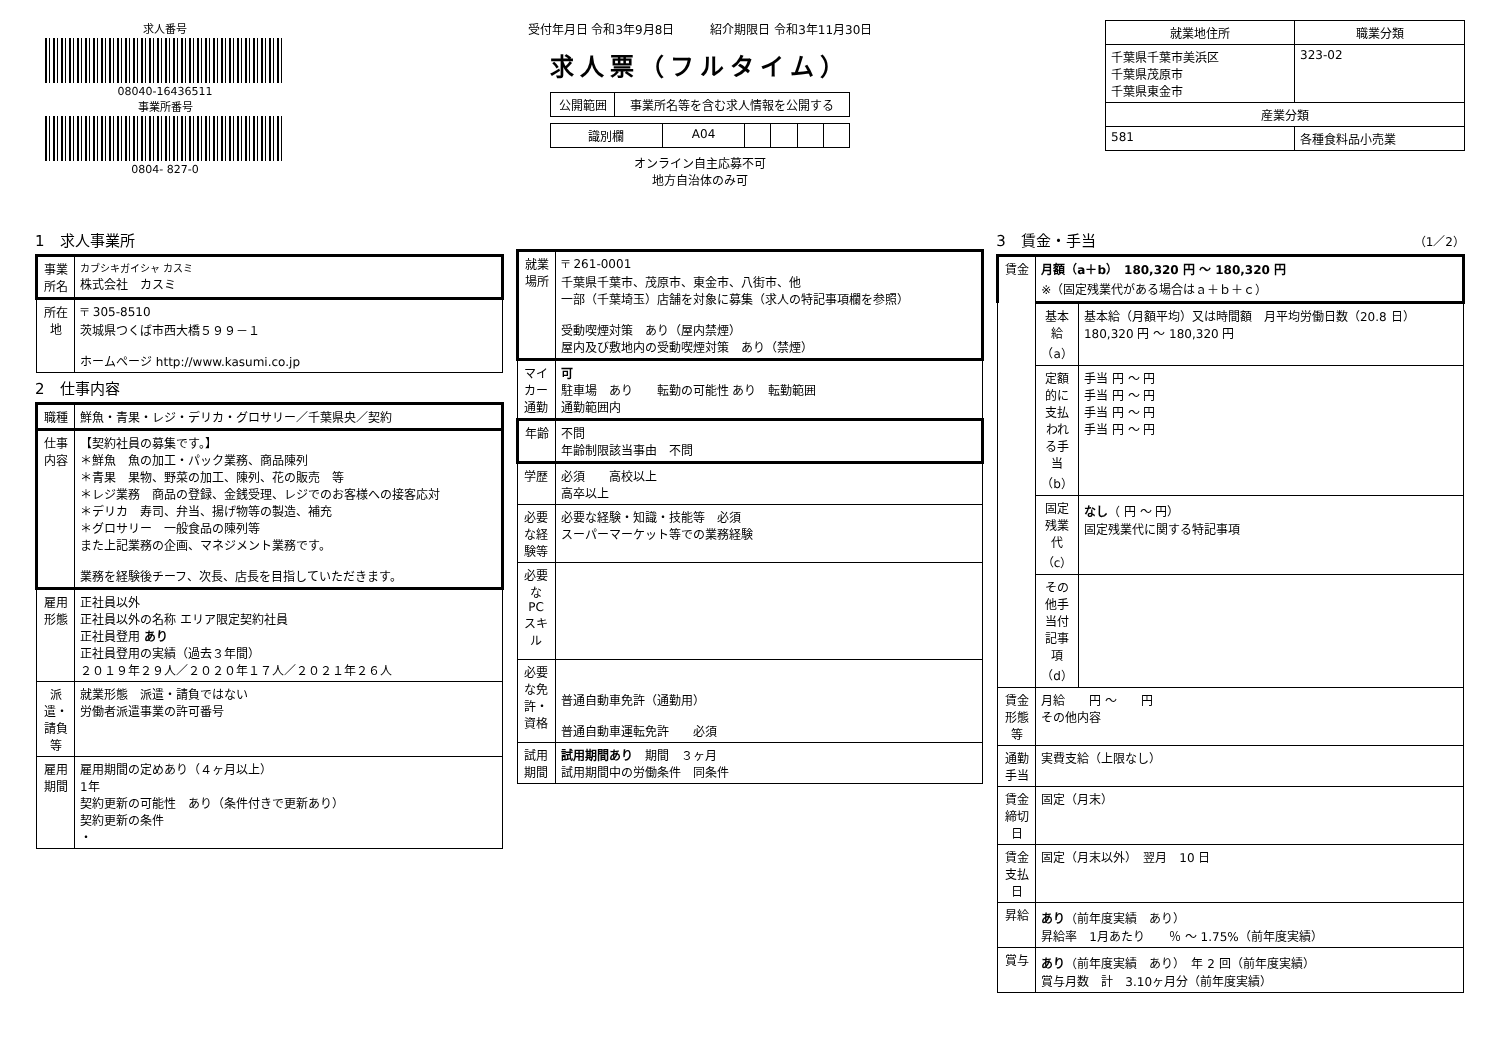求人番号
08040-16436511
事業所番号
0804- 827-0
受付年月日 令和3年9月8日　　　紹介期限日 令和3年11月30日
求人票（フルタイム）
| 公開範囲 | 事業所名等を含む求人情報を公開する |
| 識別欄 | A04 | | | | |
オンライン自主応募不可
地方自治体のみ可
| 就業地住所 | 職業分類 |
| --- | --- |
| 千葉県千葉市美浜区 千葉県茂原市 千葉県東金市 | 323-02 |
| 産業分類 | |
| 581 | 各種食料品小売業 |
1　求人事業所
| 事業所名 | カブシキガイシャ カスミ 株式会社 カスミ |
| 所在地 | 〒 305-8510 茨城県つくば市西大橋５９９－１ ホームページ http://www.kasumi.co.jp |
2　仕事内容
| 職種 | 鮮魚・青果・レジ・デリカ・グロサリー／千葉県央／契約 |
| 仕事内容 | 【契約社員の募集です。】 ＊鮮魚 魚の加工・パック業務、商品陳列 ＊青果 果物、野菜の加工、陳列、花の販売 等 ＊レジ業務 商品の登録、金銭受理、レジでのお客様への接客応対 ＊デリカ 寿司、弁当、揚げ物等の製造、補充 ＊グロサリー 一般食品の陳列等 また上記業務の企画、マネジメント業務です。 業務を経験後チーフ、次長、店長を目指していただきます。 |
| 雇用形態 | 正社員以外 正社員以外の名称 エリア限定契約社員 正社員登用 あり 正社員登用の実績（過去３年間） ２０１９年２９人／２０２０年１７人／２０２１年２６人 |
| 派遣・請負等 | 就業形態 派遣・請負ではない 労働者派遣事業の許可番号 |
| 雇用期間 | 雇用期間の定めあり（４ヶ月以上） 1年 契約更新の可能性 あり（条件付きで更新あり） 契約更新の条件 ・ |
| 就業場所 | 〒 261-0001 千葉県千葉市、茂原市、東金市、八街市、他 一部（千葉埼玉）店舗を対象に募集（求人の特記事項欄を参照） 受動喫煙対策 あり（屋内禁煙） 屋内及び敷地内の受動喫煙対策 あり（禁煙） |
| マイカー通勤 | 可 駐車場 あり 転勤の可能性 あり 転勤範囲 通勤範囲内 |
| 年齢 | 不問 年齢制限該当事由 不問 |
| 学歴 | 必須 高校以上 高卒以上 |
| 必要な経験等 | 必要な経験・知識・技能等 必須 スーパーマーケット等での業務経験 |
| 必要なPCスキル | |
| 必要な免許・資格 | 普通自動車免許（通勤用） 普通自動車運転免許 必須 |
| 試用期間 | 試用期間あり 期間 ３ヶ月 試用期間中の労働条件 同条件 |
3　賃金・手当 （1／2）
| 賃金 | 月額（a＋b） 180,320 円 ～ 180,320 円 ※（固定残業代がある場合はａ＋ｂ＋ｃ） | |
| | 基本給（a） | 基本給（月額平均）又は時間額 月平均労働日数（20.8 日） 180,320 円 ～ 180,320 円 |
| | 定額的に支払われる手当（b） | 手当 円 ～ 円 手当 円 ～ 円 手当 円 ～ 円 手当 円 ～ 円 |
| | 固定残業代（c） | なし （ 円 ～ 円） 固定残業代に関する特記事項 |
| | その他手当付記事項（d） | |
| 賃金形態等 | 月給 円 ～ 円 その他内容 | |
| 通勤手当 | 実費支給（上限なし） | |
| 賃金締切日 | 固定（月末） | |
| 賃金支払日 | 固定（月末以外） 翌月 10 日 | |
| 昇給 | あり （前年度実績 あり） 昇給率 1月あたり ％ ～ 1.75%（前年度実績） | |
| 賞与 | あり （前年度実績 あり） 年 2 回（前年度実績） 賞与月数 計 3.10ヶ月分（前年度実績） | |